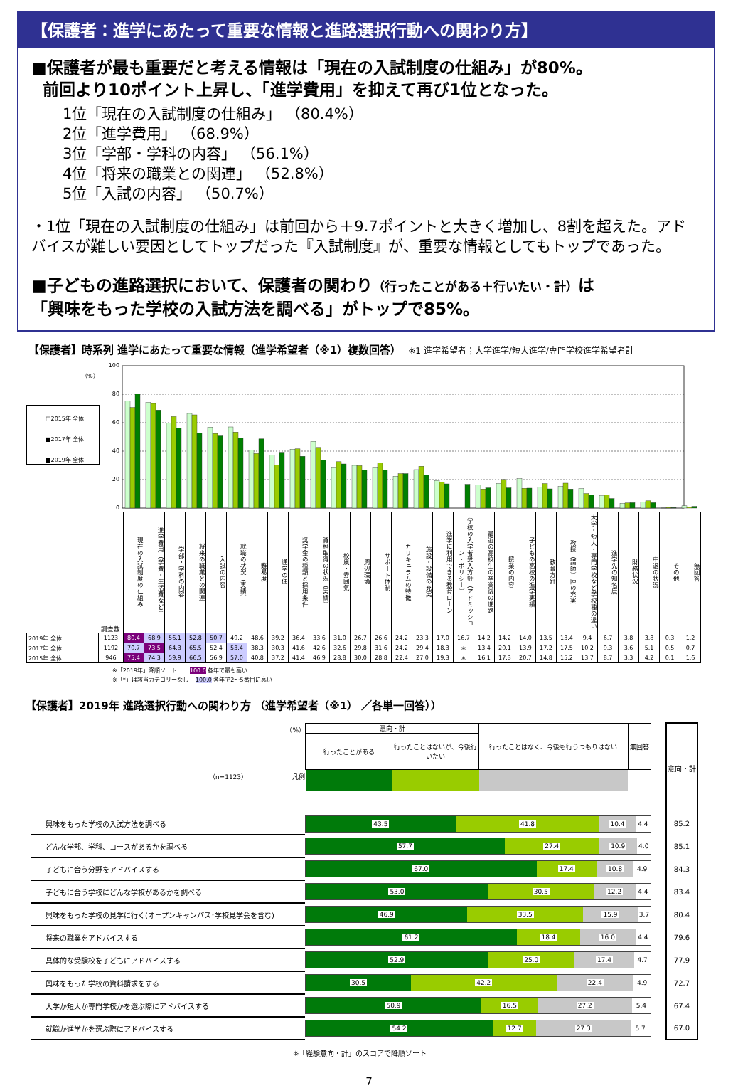【保護者：進学にあたって重要な情報と進路選択行動への関わり方】
■保護者が最も重要だと考える情報は「現在の入試制度の仕組み」が80%。
前回より10ポイント上昇し、「進学費用」を抑えて再び1位となった。
1位「現在の入試制度の仕組み」 （80.4%）
2位「進学費用」 （68.9%）
3位「学部・学科の内容」 （56.1%）
4位「将来の職業との関連」 （52.8%）
5位「入試の内容」 （50.7%）
・1位「現在の入試制度の仕組み」は前回から＋9.7ポイントと大きく増加し、8割を超えた。アドバイスが難しい要因としてトップだった『入試制度』が、重要な情報としてもトップであった。
■子どもの進路選択において、保護者の関わり（行ったことがある＋行いたい・計）は
「興味をもった学校の入試方法を調べる」がトップで85%。
【保護者】時系列 進学にあたって重要な情報（進学希望者（※1）複数回答） ※1 進学希望者；大学進学/短大進学/専門学校進学希望者計
100
（%）
80
60
40
20
0
□2015年 全体
■2017年 全体
■2019年 全体
| | 調査数 | 現在の入試制度の仕組み | 進学費用（学費・生活費など） | 学部・学科の内容 | 将来の職業との関連 | 入試の内容 | 就職の状況（実績） | 難易度 | 通学の便 | 奨学金の種類と採用条件 | 資格取得の状況（実績） | 校風・雰囲気 | 周辺環境 | サポート体制 | カリキュラムの特徴 | 施設・設備の充実 | 進学に利用できる教育ローン | 学校の入学者受入方針（アドミッション・ポリシー） | 最近の高校生の卒業後の進路 | 授業の内容 | 子どもの高校の進学実績 | 教育方針 | 教授（講師）陣の充実 | 大学・短大・専門学校など学校種の違い | 進学先の知名度 | 財務状況 | 中退の状況 | その他 | 無回答 |
| 2019年 全体 | 1123 | 80.4 | 68.9 | 56.1 | 52.8 | 50.7 | 49.2 | 48.6 | 39.2 | 36.4 | 33.6 | 31.0 | 26.7 | 26.6 | 24.2 | 23.3 | 17.0 | 16.7 | 14.2 | 14.2 | 14.0 | 13.5 | 13.4 | 9.4 | 6.7 | 3.8 | 3.8 | 0.3 | 1.2 |
| 2017年 全体 | 1192 | 70.7 | 73.5 | 64.3 | 65.5 | 52.4 | 53.4 | 38.3 | 30.3 | 41.6 | 42.6 | 32.6 | 29.8 | 31.6 | 24.2 | 29.4 | 18.3 | ＊ | 13.4 | 20.1 | 13.9 | 17.2 | 17.5 | 10.2 | 9.3 | 3.6 | 5.1 | 0.5 | 0.7 |
| 2015年 全体 | 946 | 75.4 | 74.3 | 59.9 | 66.5 | 56.9 | 57.0 | 40.8 | 37.2 | 41.4 | 46.9 | 28.8 | 30.0 | 28.8 | 22.4 | 27.0 | 19.3 | ＊ | 16.1 | 17.3 | 20.7 | 14.8 | 15.2 | 13.7 | 8.7 | 3.3 | 4.2 | 0.1 | 1.6 |
※「2019年」降順ソート 100.0 各年で最も高い
※「*」は該当カテゴリーなし 100.0 各年で2～5番目に高い
【保護者】2019年 進路選択行動への関わり方 （進学希望者（※1） ／各単一回答））
| （%） （n=1123） 凡例 | / 意向・計 / / 行ったことはなく、今後も行うつもりはない / 無回答 / / 行ったことがある / 行ったことはないが、今後行いたい / / / | | 意向・計 |
| 興味をもった学校の入試方法を調べる | 43.5 41.8 10.4 4.4 | | 85.2 |
| どんな学部、学科、コースがあるかを調べる | 57.7 27.4 10.9 4.0 | | 85.1 |
| 子どもに合う分野をアドバイスする | 67.0 17.4 10.8 4.9 | | 84.3 |
| 子どもに合う学校にどんな学校があるかを調べる | 53.0 30.5 12.2 4.4 | | 83.4 |
| 興味をもった学校の見学に行く(オープンキャンパス･学校見学会を含む) | 46.9 33.5 15.9 3.7 | | 80.4 |
| 将来の職業をアドバイスする | 61.2 18.4 16.0 4.4 | | 79.6 |
| 具体的な受験校を子どもにアドバイスする | 52.9 25.0 17.4 4.7 | | 77.9 |
| 興味をもった学校の資料請求をする | 30.5 42.2 22.4 4.9 | | 72.7 |
| 大学か短大か専門学校かを選ぶ際にアドバイスする | 50.9 16.5 27.2 5.4 | | 67.4 |
| 就職か進学かを選ぶ際にアドバイスする | 54.2 12.7 27.3 5.7 | | 67.0 |
※「経験意向・計」のスコアで降順ソート
7